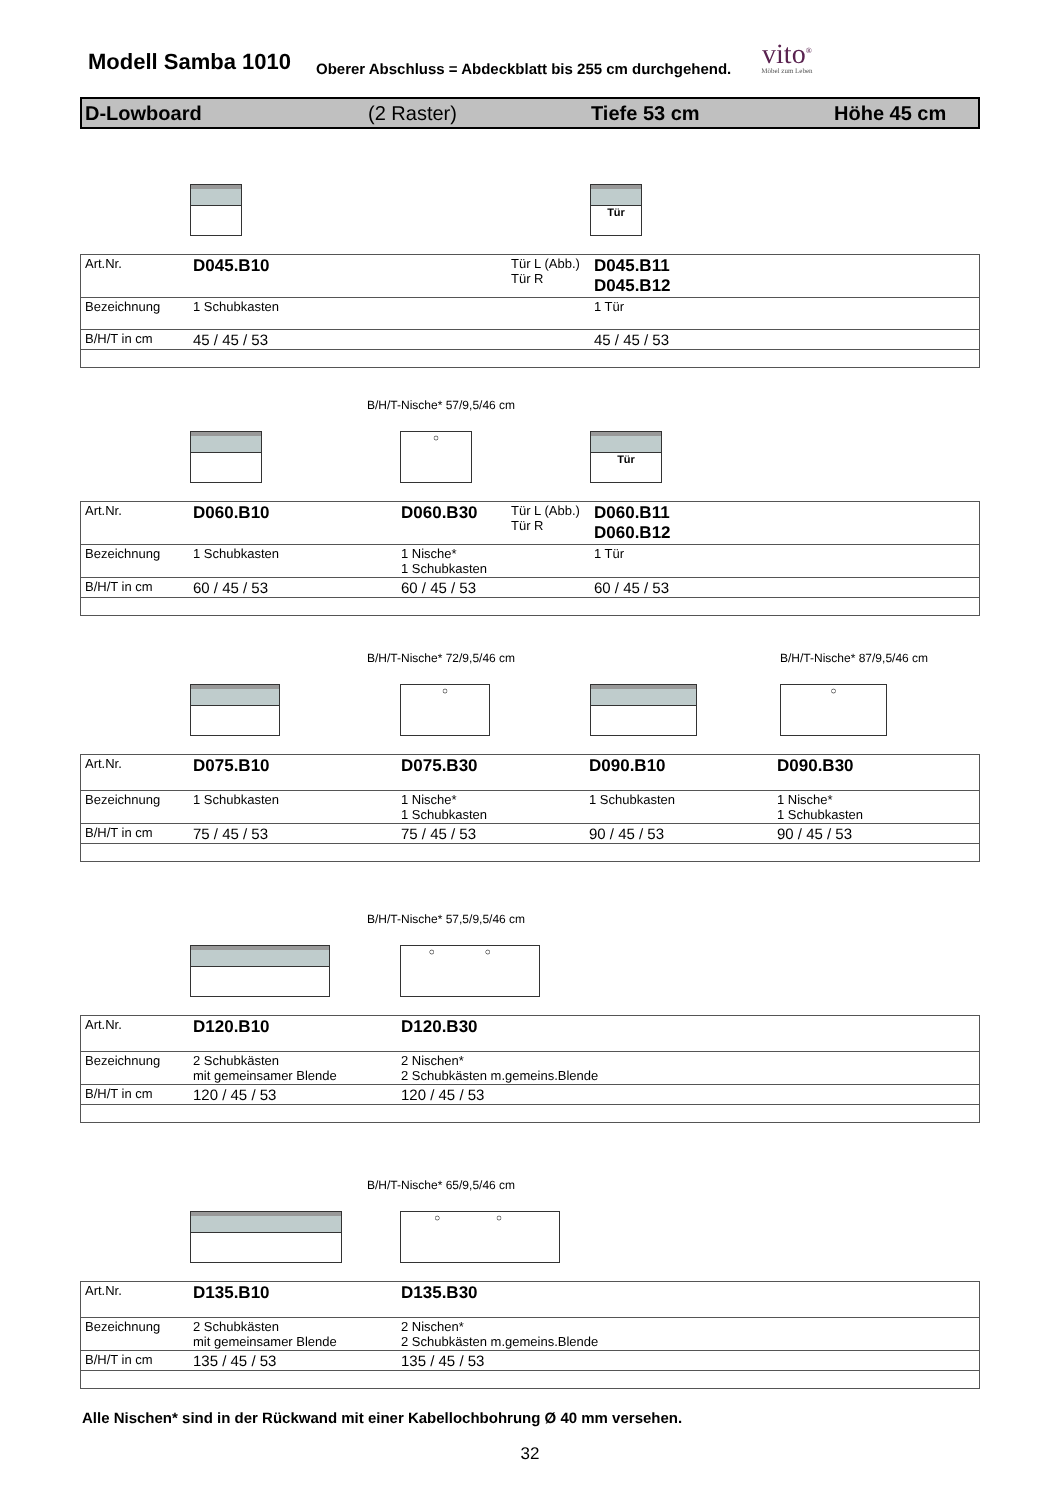Modell Samba 1010
Oberer Abschluss = Abdeckblatt bis 255 cm durchgehend.
vito<sup>®</sup>
Möbel zum Leben
D-Lowboard (2 Raster) Tiefe 53 cm Höhe 45 cm
Tür
| Art.Nr. | D045.B10 | Tür L (Abb.) Tür R | D045.B11 D045.B12 |
| Bezeichnung | 1 Schubkasten | | 1 Tür |
| B/H/T in cm | 45 / 45 / 53 | | 45 / 45 / 53 |
B/H/T-Nische* 57/9,5/46 cm ○ Tür
| Art.Nr. | D060.B10 | D060.B30 | Tür L (Abb.) Tür R | D060.B11 D060.B12 |
| Bezeichnung | 1 Schubkasten | 1 Nische* 1 Schubkasten | | 1 Tür |
| B/H/T in cm | 60 / 45 / 53 | 60 / 45 / 53 | | 60 / 45 / 53 |
B/H/T-Nische* 72/9,5/46 cm B/H/T-Nische* 87/9,5/46 cm
○ ○
| Art.Nr. | D075.B10 | D075.B30 | D090.B10 | D090.B30 |
| Bezeichnung | 1 Schubkasten | 1 Nische* 1 Schubkasten | 1 Schubkasten | 1 Nische* 1 Schubkasten |
| B/H/T in cm | 75 / 45 / 53 | 75 / 45 / 53 | 90 / 45 / 53 | 90 / 45 / 53 |
B/H/T-Nische* 57,5/9,5/46 cm ○ ○
| Art.Nr. | D120.B10 | D120.B30 |
| Bezeichnung | 2 Schubkästen mit gemeinsamer Blende | 2 Nischen* 2 Schubkästen m.gemeins.Blende |
| B/H/T in cm | 120 / 45 / 53 | 120 / 45 / 53 |
B/H/T-Nische* 65/9,5/46 cm ○ ○
| Art.Nr. | D135.B10 | D135.B30 |
| Bezeichnung | 2 Schubkästen mit gemeinsamer Blende | 2 Nischen* 2 Schubkästen m.gemeins.Blende |
| B/H/T in cm | 135 / 45 / 53 | 135 / 45 / 53 |
Alle Nischen* sind in der Rückwand mit einer Kabellochbohrung Ø 40 mm versehen.
32